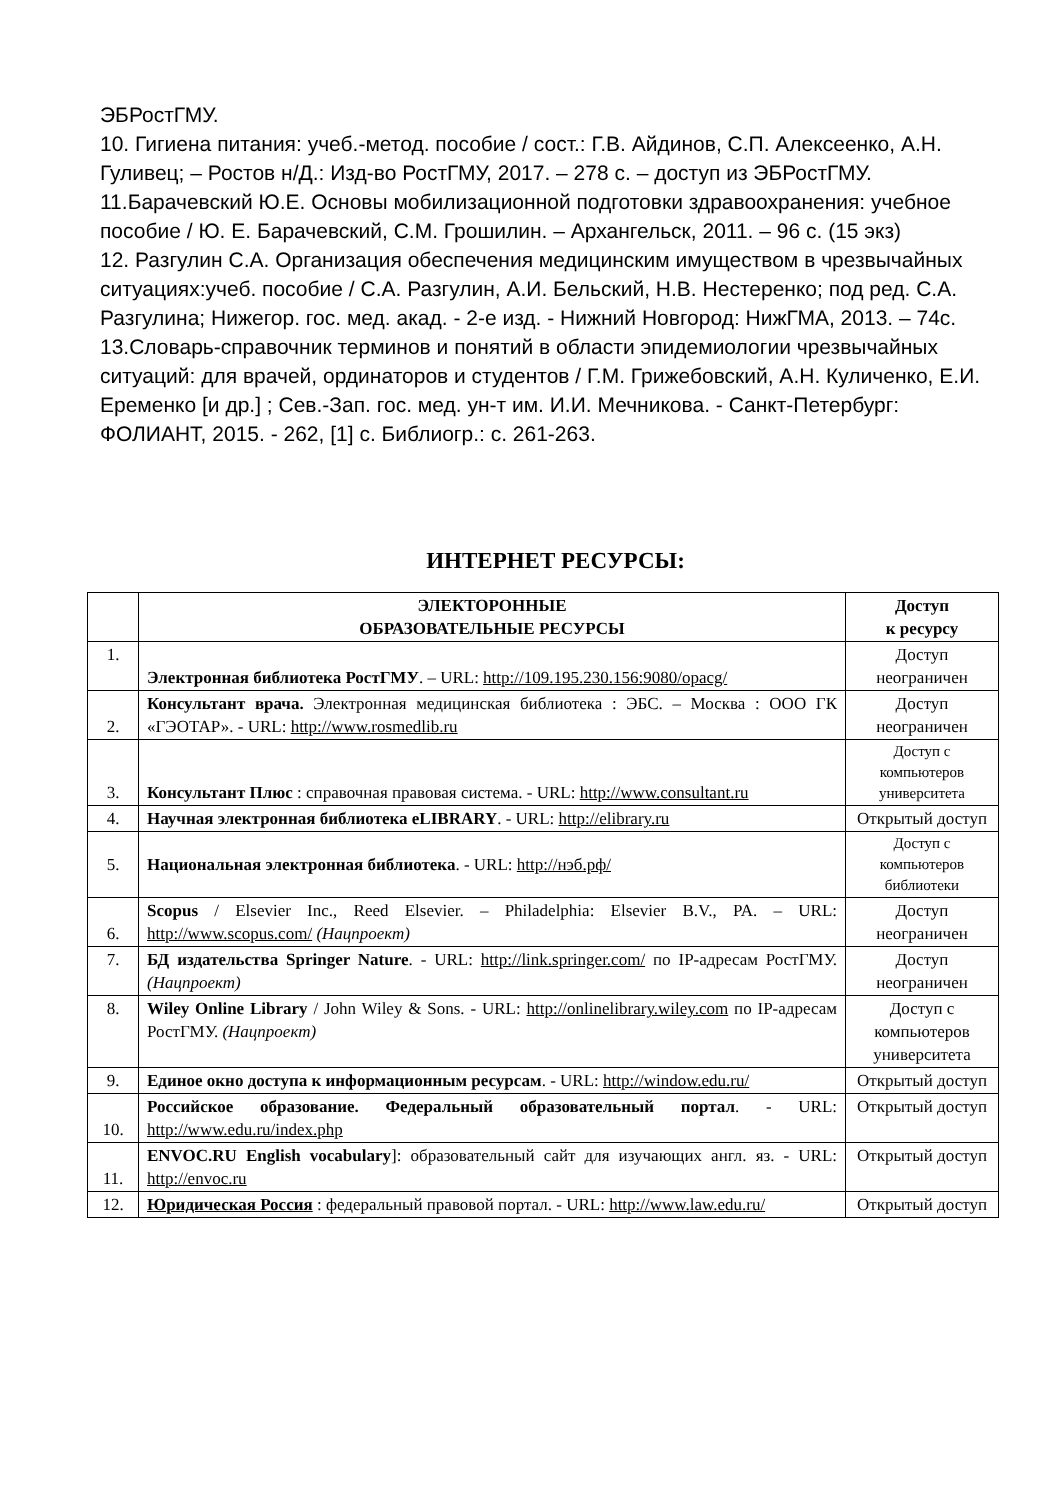ЭБРостГМУ.
10. Гигиена питания: учеб.-метод. пособие / сост.: Г.В. Айдинов, С.П. Алексеенко, А.Н. Гуливец; – Ростов н/Д.: Изд-во РостГМУ, 2017. – 278 с. – доступ из ЭБРостГМУ.
11.Барачевский Ю.Е. Основы мобилизационной подготовки здравоохранения: учебное пособие / Ю. Е. Барачевский, С.М. Грошилин. – Архангельск, 2011. – 96 с. (15 экз)
12. Разгулин С.А. Организация обеспечения медицинским имуществом в чрезвычайных ситуациях:учеб. пособие / С.А. Разгулин, А.И. Бельский, Н.В. Нестеренко; под ред. С.А. Разгулина; Нижегор. гос. мед. акад. - 2-е изд. - Нижний Новгород: НижГМА, 2013. – 74с.
13.Словарь-справочник терминов и понятий в области эпидемиологии чрезвычайных ситуаций: для врачей, ординаторов и студентов / Г.М. Грижебовский, А.Н. Куличенко, Е.И. Еременко [и др.] ; Сев.-Зап. гос. мед. ун-т им. И.И. Мечникова. - Санкт-Петербург: ФОЛИАНТ, 2015. - 262, [1] с. Библиогр.: с. 261-263.
ИНТЕРНЕТ РЕСУРСЫ:
| | ЭЛЕКТОРОННЫЕ ОБРАЗОВАТЕЛЬНЫЕ РЕСУРСЫ | Доступ к ресурсу |
| --- | --- | --- |
| 1. | Электронная библиотека РостГМУ . – URL: http://109.195.230.156:9080/opacg/ | Доступ неограничен |
| 2. | Консультант врача. Электронная медицинская библиотека : ЭБС. – Москва : ООО ГК «ГЭОТАР». - URL: http://www.rosmedlib.ru | Доступ неограничен |
| 3. | Консультант Плюс : справочная правовая система. - URL: http://www.consultant.ru | Доступ с компьютеров университета |
| 4. | Научная электронная библиотека eLIBRARY . - URL: http://elibrary.ru | Открытый доступ |
| 5. | Национальная электронная библиотека . - URL: http://нэб.рф/ | Доступ с компьютеров библиотеки |
| 6. | Scopus / Elsevier Inc., Reed Elsevier. – Philadelphia: Elsevier B.V., PA. – URL: http://www.scopus.com/ (Нацпроект) | Доступ неограничен |
| 7. | БД издательства Springer Nature . - URL: http://link.springer.com/ по IP-адресам РостГМУ. (Нацпроект) | Доступ неограничен |
| 8. | Wiley Online Library / John Wiley & Sons. - URL: http://onlinelibrary.wiley.com по IP-адресам РостГМУ. (Нацпроект) | Доступ с компьютеров университета |
| 9. | Единое окно доступа к информационным ресурсам . - URL: http://window.edu.ru/ | Открытый доступ |
| 10. | Российское образование. Федеральный образовательный портал . - URL: http://www.edu.ru/index.php | Открытый доступ |
| 11. | ENVOC.RU English vocabulary ]: образовательный сайт для изучающих англ. яз. - URL: http://envoc.ru | Открытый доступ |
| 12. | Юридическая Россия : федеральный правовой портал. - URL: http://www.law.edu.ru/ | Открытый доступ |